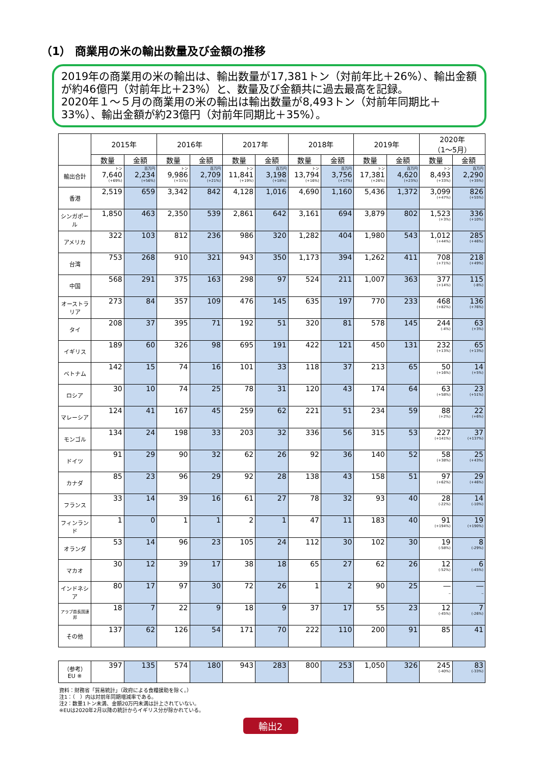（1） 商業用の米の輸出数量及び金額の推移
2019年の商業用の米の輸出は、輸出数量が17,381トン（対前年比＋26%）、輸出金額が約46億円（対前年比＋23%）と、数量及び金額共に過去最高を記録。
2020年１～５月の商業用の米の輸出は輸出数量が8,493トン（対前年同期比＋33%）、輸出金額が約23億円（対前年同期比＋35%）。
| | 2015年 | | 2016年 | | 2017年 | | 2018年 | | 2019年 | | 2020年 （1～5月） | |
| --- | --- | --- | --- | --- | --- | --- | --- | --- | --- | --- | --- | --- |
| | 数量 | 金額 | 数量 | 金額 | 数量 | 金額 | 数量 | 金額 | 数量 | 金額 | 数量 | 金額 |
| 輸出合計 | トン 7,640 (+69%) | 百万円 2,234 (+56%) | トン 9,986 (+31%) | 百万円 2,709 (+21%) | トン 11,841 (+19%) | 百万円 3,198 (+18%) | トン 13,794 (+16%) | 百万円 3,756 (+17%) | トン 17,381 (+26%) | 百万円 4,620 (+23%) | トン 8,493 (+33%) | 百万円 2,290 (+35%) |
| 香港 | 2,519 | 659 | 3,342 | 842 | 4,128 | 1,016 | 4,690 | 1,160 | 5,436 | 1,372 | 3,099 (+47%) | 826 (+55%) |
| シンガポール | 1,850 | 463 | 2,350 | 539 | 2,861 | 642 | 3,161 | 694 | 3,879 | 802 | 1,523 (+3%) | 336 (+10%) |
| アメリカ | 322 | 103 | 812 | 236 | 986 | 320 | 1,282 | 404 | 1,980 | 543 | 1,012 (+44%) | 285 (+46%) |
| 台湾 | 753 | 268 | 910 | 321 | 943 | 350 | 1,173 | 394 | 1,262 | 411 | 708 (+71%) | 218 (+49%) |
| 中国 | 568 | 291 | 375 | 163 | 298 | 97 | 524 | 211 | 1,007 | 363 | 377 (+14%) | 115 (-8%) |
| オーストラリア | 273 | 84 | 357 | 109 | 476 | 145 | 635 | 197 | 770 | 233 | 468 (+82%) | 136 (+76%) |
| タイ | 208 | 37 | 395 | 71 | 192 | 51 | 320 | 81 | 578 | 145 | 244 (-4%) | 63 (+3%) |
| イギリス | 189 | 60 | 326 | 98 | 695 | 191 | 422 | 121 | 450 | 131 | 232 (+13%) | 65 (+13%) |
| ベトナム | 142 | 15 | 74 | 16 | 101 | 33 | 118 | 37 | 213 | 65 | 50 (+16%) | 14 (+5%) |
| ロシア | 30 | 10 | 74 | 25 | 78 | 31 | 120 | 43 | 174 | 64 | 63 (+58%) | 23 (+51%) |
| マレーシア | 124 | 41 | 167 | 45 | 259 | 62 | 221 | 51 | 234 | 59 | 88 (+2%) | 22 (+6%) |
| モンゴル | 134 | 24 | 198 | 33 | 203 | 32 | 336 | 56 | 315 | 53 | 227 (+141%) | 37 (+137%) |
| ドイツ | 91 | 29 | 90 | 32 | 62 | 26 | 92 | 36 | 140 | 52 | 58 (+38%) | 25 (+43%) |
| カナダ | 85 | 23 | 96 | 29 | 92 | 28 | 138 | 43 | 158 | 51 | 97 (+62%) | 29 (+46%) |
| フランス | 33 | 14 | 39 | 16 | 61 | 27 | 78 | 32 | 93 | 40 | 28 (-22%) | 14 (-10%) |
| フィンランド | 1 | 0 | 1 | 1 | 2 | 1 | 47 | 11 | 183 | 40 | 91 (+194%) | 19 (+190%) |
| オランダ | 53 | 14 | 96 | 23 | 105 | 24 | 112 | 30 | 102 | 30 | 19 (-58%) | 8 (-29%) |
| マカオ | 30 | 12 | 39 | 17 | 38 | 18 | 65 | 27 | 62 | 26 | 12 (-52%) | 6 (-45%) |
| インドネシア | 80 | 17 | 97 | 30 | 72 | 26 | 1 | 2 | 90 | 25 | ― _ | ― _ |
| アラブ首長国連邦 | 18 | 7 | 22 | 9 | 18 | 9 | 37 | 17 | 55 | 23 | 12 (-45%) | 7 (-26%) |
| その他 | 137 | 62 | 126 | 54 | 171 | 70 | 222 | 110 | 200 | 91 | 85 | 41 |
| （参考）EU ※ | 397 | 135 | 574 | 180 | 943 | 283 | 800 | 253 | 1,050 | 326 | 245 (-40%) | 83 (-33%) |
資料：財務省「貿易統計」（政府による食糧援助を除く。）
注1：（　）内は対前年同期増減率である。
注2：数量1トン未満、金額20万円未満は計上されていない。
※EUは2020年2月以降の統計からイギリス分が除かれている。
輸出2